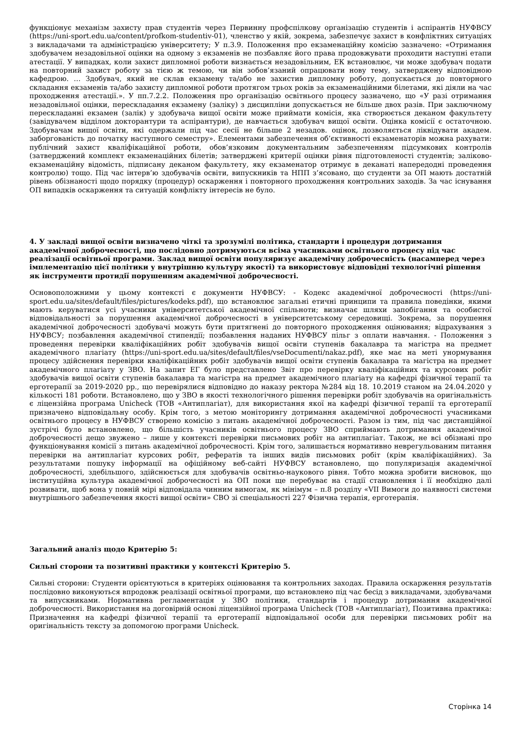функціонує механізм захисту прав студентів через Первинну профспілкову організацію студентів і аспірантів НУФВСУ (https://uni-sport.edu.ua/content/profkom-studentiv-01), членство у якій, зокрема, забезпечує захист в конфліктних ситуаціях з викладачами та адміністрацією університету; У п.3.9. Положення про екзаменаційну комісію зазначено: «Отримання здобувачем незадовільної оцінки на одному з екзаменів не позбавляє його права продовжувати проходити наступні етапи атестації. У випадках, коли захист дипломної роботи визнається незадовільним, ЕК встановлює, чи може здобувач подати на повторний захист роботу за тією ж темою, чи він зобов’язаний опрацювати нову тему, затверджену відповідною кафедрою. … Здобувач, який не склав екзамену та/або не захистив дипломну роботу, допускається до повторного складання екзаменів та/або захисту дипломної роботи протягом трьох років за екзаменаційними білетами, які діяли на час проходження атестації.». У пп.7.2.2. Положення про організацію освітнього процесу зазначено, що «У разі отримання незадовільної оцінки, перескладання екзамену (заліку) з дисципліни допускається не більше двох разів. При заключному перескладанні екзамен (залік) у здобувача вищої освіти може приймати комісія, яка створюється деканом факультету (завідувачем відділом докторантури та аспірантури), де навчається здобувач вищої освіти. Оцінка комісії є остаточною. Здобувачам вищої освіти, які одержали під час сесії не більше 2 незадов. оцінок, дозволяється ліквідувати академ. заборгованість до початку наступного семестру». Елементами забезпечення об’єктивності екзаменаторів можна рахувати: публічний захист кваліфікаційної роботи, обов’язковим документальним забезпеченням підсумкових контролів (затверджений комплект екзаменаційних білетів; затверджені критерії оцінки рівня підготовленості студентів; заліково-екзаменаційну відомість, підписану деканом факультету, яку екзаменатор отримує в деканаті напередодні проведення контролю) тощо. Під час інтерв’ю здобувачів освіти, випускників та НПП з’ясовано, що студенти за ОП мають достатній рівень обізнаності щодо порядку (процедур) оскарження і повторного проходження контрольних заходів. За час існування ОП випадків оскарження та ситуацій конфлікту інтересів не було.
4. У закладі вищої освіти визначено чіткі та зрозумілі політика, стандарти і процедури дотримання академічної доброчесності, що послідовно дотримуються всіма учасниками освітнього процесу під час реалізації освітньої програми. Заклад вищої освіти популяризує академічну доброчесність (насамперед через імплементацію цієї політики у внутрішню культуру якості) та використовує відповідні технологічні рішення як інструменти протидії порушенням академічної доброчесності.
Основоположними у цьому контексті є документи НУФВСУ: - Кодекс академічної доброчесності (https://uni-sport.edu.ua/sites/default/files/pictures/kodeks.pdf), що встановлює загальні етичні принципи та правила поведінки, якими мають керуватися усі учасники університетської академічної спільноти; визначає шляхи запобігання та особистої відповідальності за порушення академічної доброчесності в університетському середовищі. Зокрема, за порушення академічної доброчесності здобувачі можуть бути притягнені до повторного проходження оцінювання; відрахування з НУФВСУ; позбавлення академічної стипендії; позбавлення наданих НУФВСУ пільг з оплати навчання. - Положення з проведення перевірки кваліфікаційних робіт здобувачів вищої освіти ступенів бакалавра та магістра на предмет академічного плагіату (https://uni-sport.edu.ua/sites/default/files/vseDocumenti/nakaz.pdf), яке має на меті унормування процесу здійснення перевірки кваліфікаційних робіт здобувачів вищої освіти ступенів бакалавра та магістра на предмет академічного плагіату у ЗВО. На запит ЕГ було представлено Звіт про перевірку кваліфікаційних та курсових робіт здобувачів вищої освіти ступенів бакалавра та магістра на предмет академічного плагіату на кафедрі фізичної терапії та ерготерапії за 2019-2020 рр., що перевірялися відповідно до наказу ректора №284 від 18. 10.2019 станом на 24.04.2020 у кількості 181 роботи. Встановлено, що у ЗВО в якості технологічного рішення перевірки робіт здобувачів на оригінальність є ліцензійна програма Unicheck (ТОВ «Антиплагіат), для використання якої на кафедрі фізичної терапії та ерготерапії призначено відповідальну особу. Крім того, з метою моніторингу дотримання академічної доброчесності учасниками освітнього процесу в НУФВСУ створено комісію з питань академічної доброчесності. Разом із тим, під час дистанційної зустрічі було встановлено, що більшість учасників освітнього процесу ЗВО сприймають дотримання академічної доброчесності дещо звужено – лише у контексті перевірки письмових робіт на антиплагіат. Також, не всі обізнані про функціонування комісії з питань академічної доброчесності. Крім того, залишається нормативно неврегульованим питання перевірки на антиплагіат курсових робіт, рефератів та інших видів письмових робіт (крім кваліфікаційних). За результатами пошуку інформації на офіційному веб-сайті НУФВСУ встановлено, що популяризація академічної доброчесності, здебільшого, здійснюється для здобувачів освітньо-наукового рівня. Тобто можна зробити висновок, що інституційна культура академічної доброчесності на ОП поки ще перебуває на стадії становлення і її необхідно далі розвивати, щоб вона у повній мірі відповідала чинним вимогам, як мінімум – п.8 розділу «VII Вимоги до наявності системи внутрішнього забезпечення якості вищої освіти» СВО зі спеціальності 227 Фізична терапія, ерготерапія.
Загальний аналіз щодо Критерію 5:
Сильні сторони та позитивні практики у контексті Критерію 5.
Сильні сторони: Студенти орієнтуються в критеріях оцінювання та контрольних заходах. Правила оскарження результатів послідовно виконуються впродовж реалізації освітньої програми, що встановлено під час бесід з викладачами, здобувачами та випускниками. Нормативна регламентація у ЗВО політики, стандартів і процедур дотримання академічної доброчесності. Використання на договірній основі ліцензійної програма Unicheck (ТОВ «Антиплагіат), Позитивна практика: Призначення на кафедрі фізичної терапії та ерготерапії відповідальної особи для перевірки письмових робіт на оригінальність тексту за допомогою програми Unicheck.
Сторінка 14